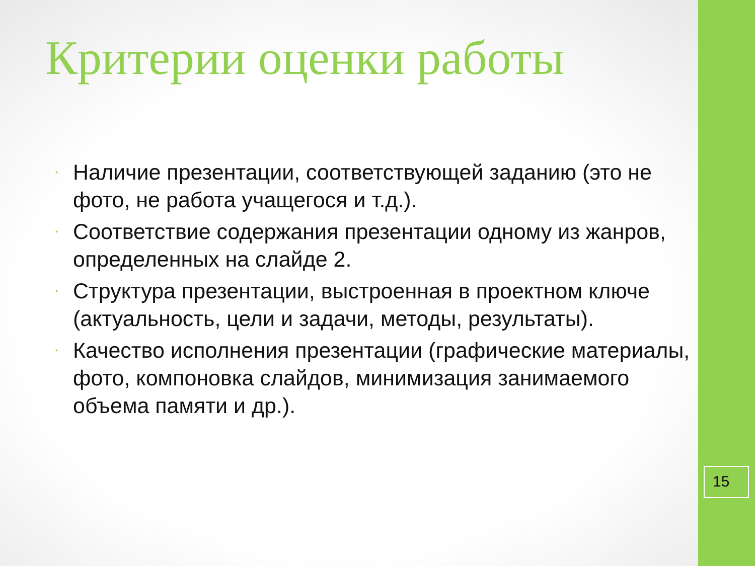Критерии оценки работы
• Наличие презентации, соответствующей заданию (это не фото, не работа учащегося и т.д.).
• Соответствие содержания презентации одному из жанров, определенных на слайде 2.
• Структура презентации, выстроенная в проектном ключе (актуальность, цели и задачи, методы, результаты).
• Качество исполнения презентации (графические материалы, фото, компоновка слайдов, минимизация занимаемого объема памяти и др.).
15